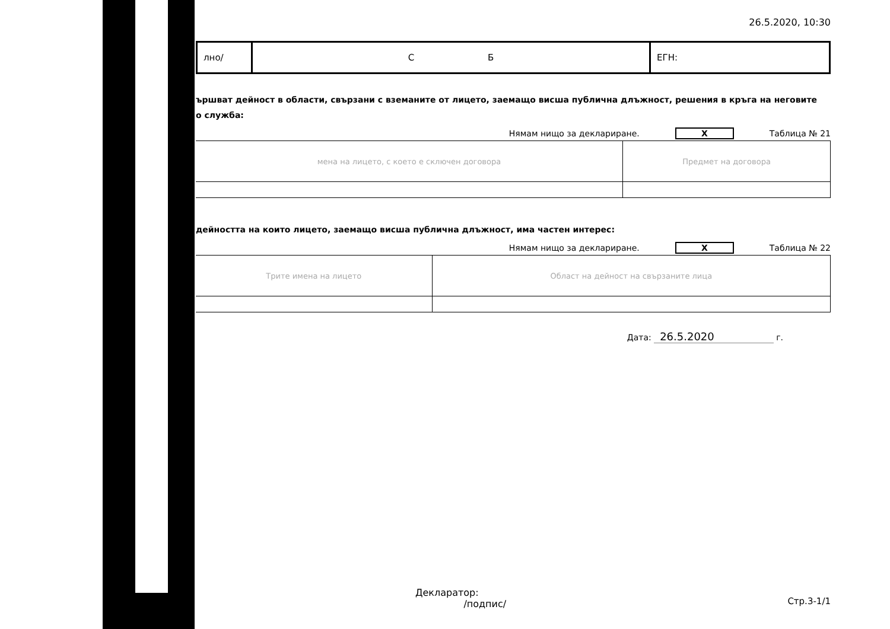26.5.2020, 10:30
лно/ С Б ЕГН:
ършват дейност в области, свързани с вземаните от лицето, заемащо висша публична длъжност, решения в кръга на неговите
о служба:
Нямам нищо за деклариране. X Таблица № 21
| мена на лицето, с което е сключен договора | Предмет на договора |
дейността на които лицето, заемащо висша публична длъжност, има частен интерес:
Нямам нищо за деклариране. X Таблица № 22
| Трите имена на лицето | Област на дейност на свързаните лица |
Дата: 26.5.2020 г.
Декларатор:
/подпис/
Стр.3-1/1